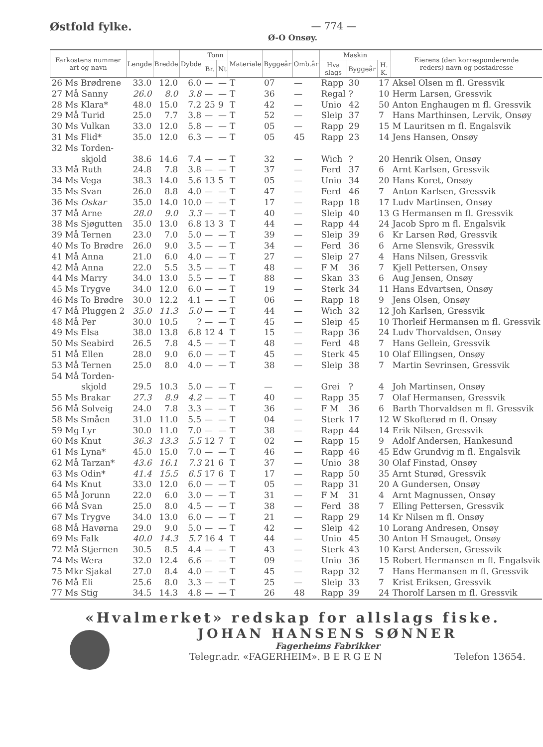Østfold fylke. — 774 —
Ø-O Onsøy.
| Farkostens nummer art og navn | Lengde | Bredde | Dybde | Tonn | | Materiale | Byggeår | Omb.år | Maskin | | | Eierens (den korresponderende reders) navn og postadresse |
| --- | --- | --- | --- | --- | --- | --- | --- | --- | --- | --- | --- | --- |
| | | | | Br. | Nt | | | | Hva slags | Byggeår | H. K. | |
| 26 Ms Brødrene | 33.0 | 12.0 | 6.0 | — | — | T | 07 | — | Rapp | 30 | 17 | Aksel Olsen m fl. Gressvik |
| 27 Må Sanny | 26.0 | 8.0 | 3.8 | — | — | T | 36 | — | Regal | ? | 10 | Herm Larsen, Gressvik |
| 28 Ms Klara* | 48.0 | 15.0 | 7.2 | 25 | 9 | T | 42 | — | Unio | 42 | 50 | Anton Enghaugen m fl. Gressvik |
| 29 Må Turid | 25.0 | 7.7 | 3.8 | — | — | T | 52 | — | Sleip | 37 | 7 | Hans Marthinsen, Lervik, Onsøy |
| 30 Ms Vulkan | 33.0 | 12.0 | 5.8 | — | — | T | 05 | — | Rapp | 29 | 15 | M Lauritsen m fl. Engalsvik |
| 31 Ms Flid* | 35.0 | 12.0 | 6.3 | — | — | T | 05 | 45 | Rapp | 23 | 14 | Jens Hansen, Onsøy |
| 32 Ms Torden- skjold | 38.6 | 14.6 | 7.4 | — | — | T | 32 | — | Wich | ? | 20 | Henrik Olsen, Onsøy |
| 33 Må Ruth | 24.8 | 7.8 | 3.8 | — | — | T | 37 | — | Ferd | 37 | 6 | Arnt Karlsen, Gressvik |
| 34 Ms Vega | 38.3 | 14.0 | 5.6 | 13 | 5 | T | 05 | — | Unio | 34 | 20 | Hans Koret, Onsøy |
| 35 Ms Svan | 26.0 | 8.8 | 4.0 | — | — | T | 47 | — | Ferd | 46 | 7 | Anton Karlsen, Gressvik |
| 36 Ms Oskar | 35.0 | 14.0 | 10.0 | — | — | T | 17 | — | Rapp | 18 | 17 | Ludv Martinsen, Onsøy |
| 37 Må Arne | 28.0 | 9.0 | 3.3 | — | — | T | 40 | — | Sleip | 40 | 13 | G Hermansen m fl. Gressvik |
| 38 Ms Sjøgutten | 35.0 | 13.0 | 6.8 | 13 | 3 | T | 44 | — | Rapp | 44 | 24 | Jacob Spro m fl. Engalsvik |
| 39 Må Ternen | 23.0 | 7.0 | 5.0 | — | — | T | 39 | — | Sleip | 39 | 6 | Kr Larsen Rød, Gressvik |
| 40 Ms To Brødre | 26.0 | 9.0 | 3.5 | — | — | T | 34 | — | Ferd | 36 | 6 | Arne Slensvik, Gressvik |
| 41 Må Anna | 21.0 | 6.0 | 4.0 | — | — | T | 27 | — | Sleip | 27 | 4 | Hans Nilsen, Gressvik |
| 42 Må Anna | 22.0 | 5.5 | 3.5 | — | — | T | 48 | — | F M | 36 | 7 | Kjell Pettersen, Onsøy |
| 44 Ms Marry | 34.0 | 13.0 | 5.5 | — | — | T | 88 | — | Skan | 33 | 6 | Aug Jensen, Onsøy |
| 45 Ms Trygve | 34.0 | 12.0 | 6.0 | — | — | T | 19 | — | Sterk | 34 | 11 | Hans Edvartsen, Onsøy |
| 46 Ms To Brødre | 30.0 | 12.2 | 4.1 | — | — | T | 06 | — | Rapp | 18 | 9 | Jens Olsen, Onsøy |
| 47 Må Pluggen 2 | 35.0 | 11.3 | 5.0 | — | — | T | 44 | — | Wich | 32 | 12 | Joh Karlsen, Gressvik |
| 48 Må Per | 30.0 | 10.5 | ? | — | — | T | 45 | — | Sleip | 45 | 10 | Thorleif Hermansen m fl. Gressvik |
| 49 Ms Elsa | 38.0 | 13.8 | 6.8 | 12 | 4 | T | 15 | — | Rapp | 36 | 24 | Ludv Thorvaldsen, Onsøy |
| 50 Ms Seabird | 26.5 | 7.8 | 4.5 | — | — | T | 48 | — | Ferd | 48 | 7 | Hans Gellein, Gressvik |
| 51 Må Ellen | 28.0 | 9.0 | 6.0 | — | — | T | 45 | — | Sterk | 45 | 10 | Olaf Ellingsen, Onsøy |
| 53 Må Ternen | 25.0 | 8.0 | 4.0 | — | — | T | 38 | — | Sleip | 38 | 7 | Martin Sevrinsen, Gressvik |
| 54 Må Torden- skjold | 29.5 | 10.3 | 5.0 | — | — | T | — | — | Grei | ? | 4 | Joh Martinsen, Onsøy |
| 55 Ms Brakar | 27.3 | 8.9 | 4.2 | — | — | T | 40 | — | Rapp | 35 | 7 | Olaf Hermansen, Gressvik |
| 56 Må Solveig | 24.0 | 7.8 | 3.3 | — | — | T | 36 | — | F M | 36 | 6 | Barth Thorvaldsen m fl. Gressvik |
| 58 Ms Småen | 31.0 | 11.0 | 5.5 | — | — | T | 04 | — | Sterk | 17 | 12 | W Skofterød m fl. Onsøy |
| 59 Mg Lyr | 30.0 | 11.0 | 7.0 | — | — | T | 38 | — | Rapp | 44 | 14 | Erik Nilsen, Gressvik |
| 60 Ms Knut | 36.3 | 13.3 | 5.5 | 12 | 7 | T | 02 | — | Rapp | 15 | 9 | Adolf Andersen, Hankesund |
| 61 Ms Lyna* | 45.0 | 15.0 | 7.0 | — | — | T | 46 | — | Rapp | 46 | 45 | Edw Grundvig m fl. Engalsvik |
| 62 Må Tarzan* | 43.6 | 16.1 | 7.3 | 21 | 6 | T | 37 | — | Unio | 38 | 30 | Olaf Finstad, Onsøy |
| 63 Ms Odin* | 41.4 | 15.5 | 6.5 | 17 | 6 | T | 17 | — | Rapp | 50 | 35 | Arnt Sturød, Gressvik |
| 64 Ms Knut | 33.0 | 12.0 | 6.0 | — | — | T | 05 | — | Rapp | 31 | 20 | A Gundersen, Onsøy |
| 65 Må Jorunn | 22.0 | 6.0 | 3.0 | — | — | T | 31 | — | F M | 31 | 4 | Arnt Magnussen, Onsøy |
| 66 Må Svan | 25.0 | 8.0 | 4.5 | — | — | T | 38 | — | Ferd | 38 | 7 | Elling Pettersen, Gressvik |
| 67 Ms Trygve | 34.0 | 13.0 | 6.0 | — | — | T | 21 | — | Rapp | 29 | 14 | Kr Nilsen m fl. Onsøy |
| 68 Må Havørna | 29.0 | 9.0 | 5.0 | — | — | T | 42 | — | Sleip | 42 | 10 | Lorang Andresen, Onsøy |
| 69 Ms Falk | 40.0 | 14.3 | 5.7 | 16 | 4 | T | 44 | — | Unio | 45 | 30 | Anton H Smauget, Onsøy |
| 72 Må Stjernen | 30.5 | 8.5 | 4.4 | — | — | T | 43 | — | Sterk | 43 | 10 | Karst Andersen, Gressvik |
| 74 Ms Wera | 32.0 | 12.4 | 6.6 | — | — | T | 09 | — | Unio | 36 | 15 | Robert Hermansen m fl. Engalsvik |
| 75 Mkr Sjakal | 27.0 | 8.4 | 4.0 | — | — | T | 45 | — | Rapp | 32 | 7 | Hans Hermansen m fl. Gressvik |
| 76 Må Eli | 25.6 | 8.0 | 3.3 | — | — | T | 25 | — | Sleip | 33 | 7 | Krist Eriksen, Gressvik |
| 77 Ms Stig | 34.5 | 14.3 | 4.8 | — | — | T | 26 | 48 | Rapp | 39 | 24 | Thorolf Larsen m fl. Gressvik |
«Hvalmerket» redskap for allslags fiske.
JOHAN HANSENS SØNNER
Fagerheims Fabrikker
Telegr.adr. «FAGERHEIM». B E R G E N Telefon 13654.